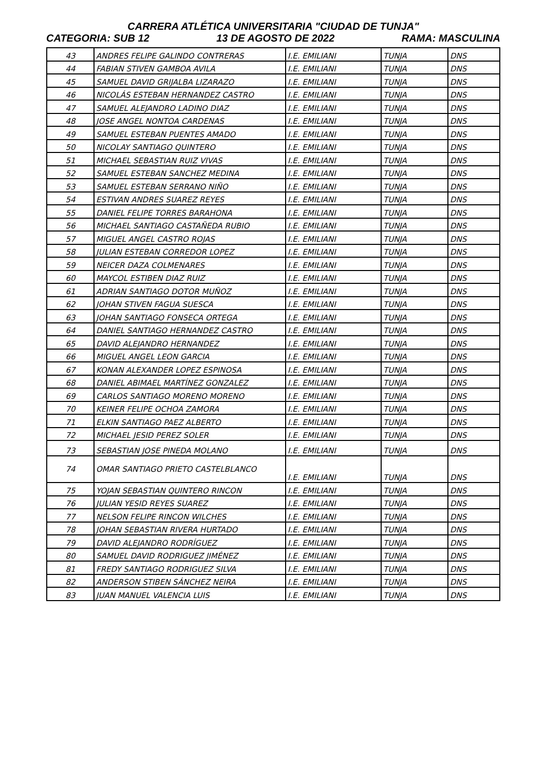CARRERA ATLÉTICA UNIVERSITARIA "CIUDAD DE TUNJA"
CATEGORIA: SUB 12 13 DE AGOSTO DE 2022 RAMA: MASCULINA
| 43 | ANDRES FELIPE GALINDO CONTRERAS | I.E. EMILIANI | TUNJA | DNS |
| 44 | FABIAN STIVEN GAMBOA AVILA | I.E. EMILIANI | TUNJA | DNS |
| 45 | SAMUEL DAVID GRIJALBA LIZARAZO | I.E. EMILIANI | TUNJA | DNS |
| 46 | NICOLÁS ESTEBAN HERNANDEZ CASTRO | I.E. EMILIANI | TUNJA | DNS |
| 47 | SAMUEL ALEJANDRO LADINO DIAZ | I.E. EMILIANI | TUNJA | DNS |
| 48 | JOSE ANGEL NONTOA CARDENAS | I.E. EMILIANI | TUNJA | DNS |
| 49 | SAMUEL ESTEBAN PUENTES AMADO | I.E. EMILIANI | TUNJA | DNS |
| 50 | NICOLAY SANTIAGO QUINTERO | I.E. EMILIANI | TUNJA | DNS |
| 51 | MICHAEL SEBASTIAN RUIZ VIVAS | I.E. EMILIANI | TUNJA | DNS |
| 52 | SAMUEL ESTEBAN SANCHEZ MEDINA | I.E. EMILIANI | TUNJA | DNS |
| 53 | SAMUEL ESTEBAN SERRANO NIÑO | I.E. EMILIANI | TUNJA | DNS |
| 54 | ESTIVAN ANDRES SUAREZ REYES | I.E. EMILIANI | TUNJA | DNS |
| 55 | DANIEL FELIPE TORRES BARAHONA | I.E. EMILIANI | TUNJA | DNS |
| 56 | MICHAEL SANTIAGO CASTAÑEDA RUBIO | I.E. EMILIANI | TUNJA | DNS |
| 57 | MIGUEL ANGEL CASTRO ROJAS | I.E. EMILIANI | TUNJA | DNS |
| 58 | JULIAN ESTEBAN CORREDOR LOPEZ | I.E. EMILIANI | TUNJA | DNS |
| 59 | NEICER DAZA COLMENARES | I.E. EMILIANI | TUNJA | DNS |
| 60 | MAYCOL ESTIBEN DIAZ RUIZ | I.E. EMILIANI | TUNJA | DNS |
| 61 | ADRIAN SANTIAGO DOTOR MUÑOZ | I.E. EMILIANI | TUNJA | DNS |
| 62 | JOHAN STIVEN FAGUA SUESCA | I.E. EMILIANI | TUNJA | DNS |
| 63 | JOHAN SANTIAGO FONSECA ORTEGA | I.E. EMILIANI | TUNJA | DNS |
| 64 | DANIEL SANTIAGO HERNANDEZ CASTRO | I.E. EMILIANI | TUNJA | DNS |
| 65 | DAVID ALEJANDRO HERNANDEZ | I.E. EMILIANI | TUNJA | DNS |
| 66 | MIGUEL ANGEL LEON GARCIA | I.E. EMILIANI | TUNJA | DNS |
| 67 | KONAN ALEXANDER LOPEZ ESPINOSA | I.E. EMILIANI | TUNJA | DNS |
| 68 | DANIEL ABIMAEL MARTÍNEZ GONZALEZ | I.E. EMILIANI | TUNJA | DNS |
| 69 | CARLOS SANTIAGO MORENO MORENO | I.E. EMILIANI | TUNJA | DNS |
| 70 | KEINER FELIPE OCHOA ZAMORA | I.E. EMILIANI | TUNJA | DNS |
| 71 | ELKIN SANTIAGO PAEZ ALBERTO | I.E. EMILIANI | TUNJA | DNS |
| 72 | MICHAEL JESID PEREZ SOLER | I.E. EMILIANI | TUNJA | DNS |
| 73 | SEBASTIAN JOSE PINEDA MOLANO | I.E. EMILIANI | TUNJA | DNS |
| 74 | OMAR SANTIAGO PRIETO CASTELBLANCO | I.E. EMILIANI | TUNJA | DNS |
| 75 | YOJAN SEBASTIAN QUINTERO RINCON | I.E. EMILIANI | TUNJA | DNS |
| 76 | JULIAN YESID REYES SUAREZ | I.E. EMILIANI | TUNJA | DNS |
| 77 | NELSON FELIPE RINCON WILCHES | I.E. EMILIANI | TUNJA | DNS |
| 78 | JOHAN SEBASTIAN RIVERA HURTADO | I.E. EMILIANI | TUNJA | DNS |
| 79 | DAVID ALEJANDRO RODRÍGUEZ | I.E. EMILIANI | TUNJA | DNS |
| 80 | SAMUEL DAVID RODRIGUEZ JIMÉNEZ | I.E. EMILIANI | TUNJA | DNS |
| 81 | FREDY SANTIAGO RODRIGUEZ SILVA | I.E. EMILIANI | TUNJA | DNS |
| 82 | ANDERSON STIBEN SÁNCHEZ NEIRA | I.E. EMILIANI | TUNJA | DNS |
| 83 | JUAN MANUEL VALENCIA LUIS | I.E. EMILIANI | TUNJA | DNS |